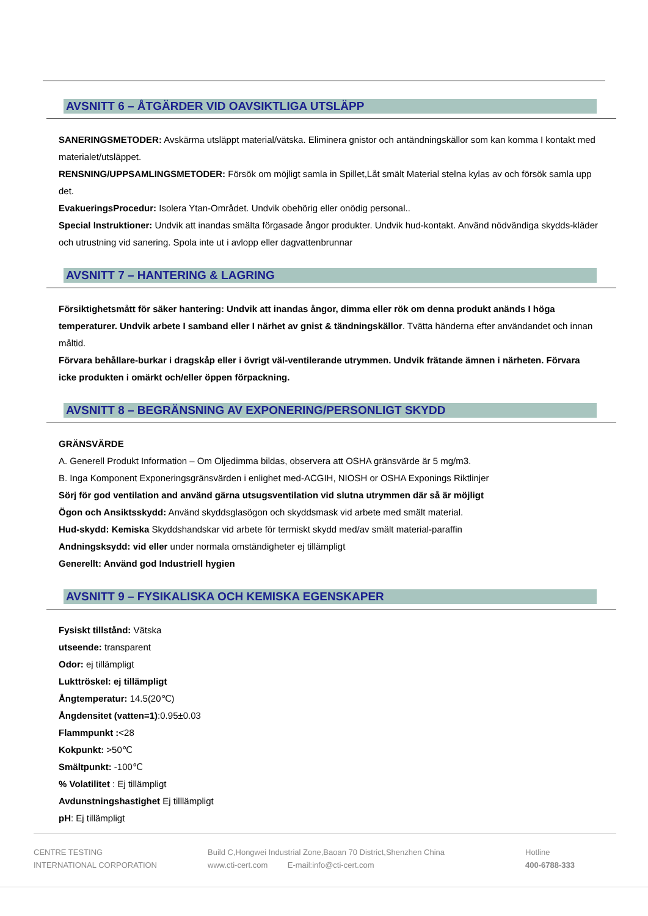AVSNITT 6 – ÅTGÄRDER VID OAVSIKTLIGA UTSLÄPP
SANERINGSMETODER: Avskärma utsläppt material/vätska. Eliminera gnistor och antändningskällor som kan komma I kontakt med materialet/utsläppet.
RENSNING/UPPSAMLINGSMETODER: Försök om möjligt samla in Spillet,Låt smält Material stelna kylas av och försök samla upp det.
EvakueringsProcedur: Isolera Ytan-Området. Undvik obehörig eller onödig personal..
Special Instruktioner: Undvik att inandas smälta förgasade ångor produkter. Undvik hud-kontakt. Använd nödvändiga skydds-kläder och utrustning vid sanering. Spola inte ut i avlopp eller dagvattenbrunnar
AVSNITT 7 – HANTERING & LAGRING
Försiktighetsmått för säker hantering: Undvik att inandas ångor, dimma eller rök om denna produkt anänds I höga temperaturer. Undvik arbete I samband eller I närhet av gnist & tändningskällor. Tvätta händerna efter användandet och innan måltid.
Förvara behållare-burkar i dragskåp eller i övrigt väl-ventilerande utrymmen. Undvik frätande ämnen i närheten. Förvara icke produkten i omärkt och/eller öppen förpackning.
AVSNITT 8 – BEGRÄNSNING AV EXPONERING/PERSONLIGT SKYDD
GRÄNSVÄRDE
A. Generell Produkt Information – Om Oljedimma bildas, observera att OSHA gränsvärde är 5 mg/m3.
B. Inga Komponent Exponeringsgränsvärden i enlighet med-ACGIH, NIOSH or OSHA Exponings Riktlinjer
Sörj för god ventilation and använd gärna utsugsventilation vid slutna utrymmen där så är möjligt
Ögon och Ansiktsskydd: Använd skyddsglasögon och skyddsmask vid arbete med smält material.
Hud-skydd: Kemiska Skyddshandskar vid arbete för termiskt skydd med/av smält material-paraffin
Andningsksydd: vid eller under normala omständigheter ej tillämpligt
Generellt: Använd god Industriell hygien
AVSNITT 9 – FYSIKALISKA OCH KEMISKA EGENSKAPER
Fysiskt tillstånd: Vätska
utseende: transparent
Odor: ej tillämpligt
Lukttröskel: ej tillämpligt
Ångtemperatur: 14.5(20℃)
Ångdensitet (vatten=1):0.95±0.03
Flammpunkt :<28
Kokpunkt: >50℃
Smältpunkt: -100℃
% Volatilitet : Ej tillämpligt
Avdunstningshastighet Ej tilllämpligt
pH: Ej tillämpligt
CENTRE TESTING
INTERNATIONAL CORPORATION
Build C,Hongwei Industrial Zone,Baoan 70 District,Shenzhen China
www.cti-cert.com E-mail:info@cti-cert.com
Hotline
400-6788-333